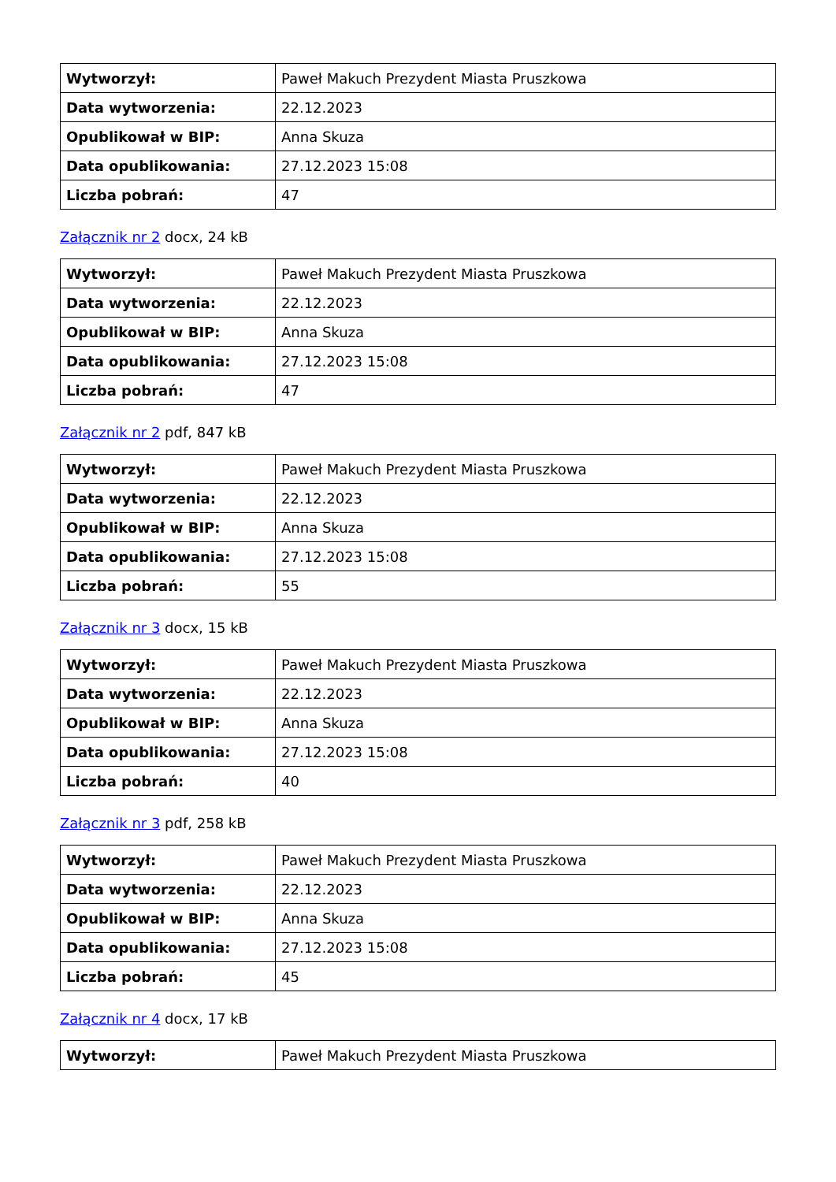| Wytworzył: | Paweł Makuch Prezydent Miasta Pruszkowa |
| Data wytworzenia: | 22.12.2023 |
| Opublikował w BIP: | Anna Skuza |
| Data opublikowania: | 27.12.2023 15:08 |
| Liczba pobrań: | 47 |
Załącznik nr 2 docx, 24 kB
| Wytworzył: | Paweł Makuch Prezydent Miasta Pruszkowa |
| Data wytworzenia: | 22.12.2023 |
| Opublikował w BIP: | Anna Skuza |
| Data opublikowania: | 27.12.2023 15:08 |
| Liczba pobrań: | 47 |
Załącznik nr 2 pdf, 847 kB
| Wytworzył: | Paweł Makuch Prezydent Miasta Pruszkowa |
| Data wytworzenia: | 22.12.2023 |
| Opublikował w BIP: | Anna Skuza |
| Data opublikowania: | 27.12.2023 15:08 |
| Liczba pobrań: | 55 |
Załącznik nr 3 docx, 15 kB
| Wytworzył: | Paweł Makuch Prezydent Miasta Pruszkowa |
| Data wytworzenia: | 22.12.2023 |
| Opublikował w BIP: | Anna Skuza |
| Data opublikowania: | 27.12.2023 15:08 |
| Liczba pobrań: | 40 |
Załącznik nr 3 pdf, 258 kB
| Wytworzył: | Paweł Makuch Prezydent Miasta Pruszkowa |
| Data wytworzenia: | 22.12.2023 |
| Opublikował w BIP: | Anna Skuza |
| Data opublikowania: | 27.12.2023 15:08 |
| Liczba pobrań: | 45 |
Załącznik nr 4 docx, 17 kB
| Wytworzył: | Paweł Makuch Prezydent Miasta Pruszkowa |